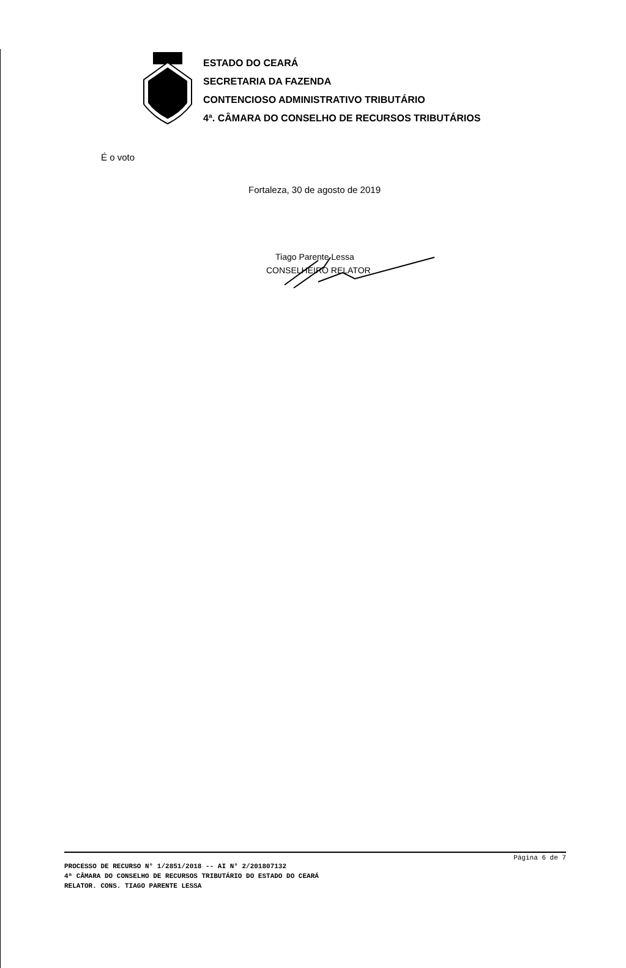ESTADO DO CEARÁ
SECRETARIA DA FAZENDA
CONTENCIOSO ADMINISTRATIVO TRIBUTÁRIO
4ª. CÂMARA DO CONSELHO DE RECURSOS TRIBUTÁRIOS
É o voto
Fortaleza, 30 de agosto de 2019
Tiago Parente Lessa
CONSELHEIRO RELATOR
Página 6 de 7
PROCESSO DE RECURSO N° 1/2851/2018 -- AI N° 2/201807132
4ª CÂMARA DO CONSELHO DE RECURSOS TRIBUTÁRIO DO ESTADO DO CEARÁ
RELATOR. CONS. TIAGO PARENTE LESSA